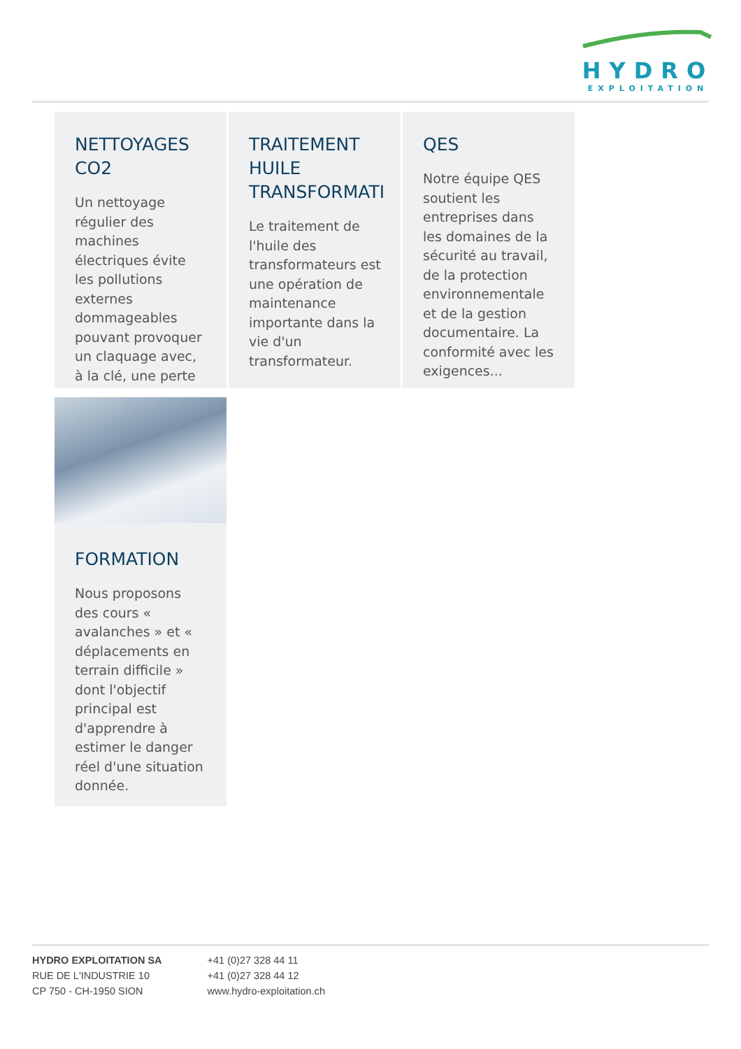HYDRO
EXPLOITATION
NETTOYAGES
CO2
Un nettoyage régulier des machines électriques évite les pollutions externes dommageables pouvant provoquer un claquage avec, à la clé, une perte
⟶
TRAITEMENT
HUILE
TRANSFORMATI
Le traitement de l'huile des transformateurs est une opération de maintenance importante dans la vie d'un transformateur.
QES
Notre équipe QES soutient les entreprises dans les domaines de la sécurité au travail, de la protection environnementale et de la gestion documentaire. La conformité avec les exigences...
FORMATION
Nous proposons des cours « avalanches » et « déplacements en terrain difficile » dont l'objectif principal est d'apprendre à estimer le danger réel d'une situation donnée.
HYDRO EXPLOITATION SA
RUE DE L'INDUSTRIE 10
CP 750 - CH-1950 SION
+41 (0)27 328 44 11
+41 (0)27 328 44 12
www.hydro-exploitation.ch